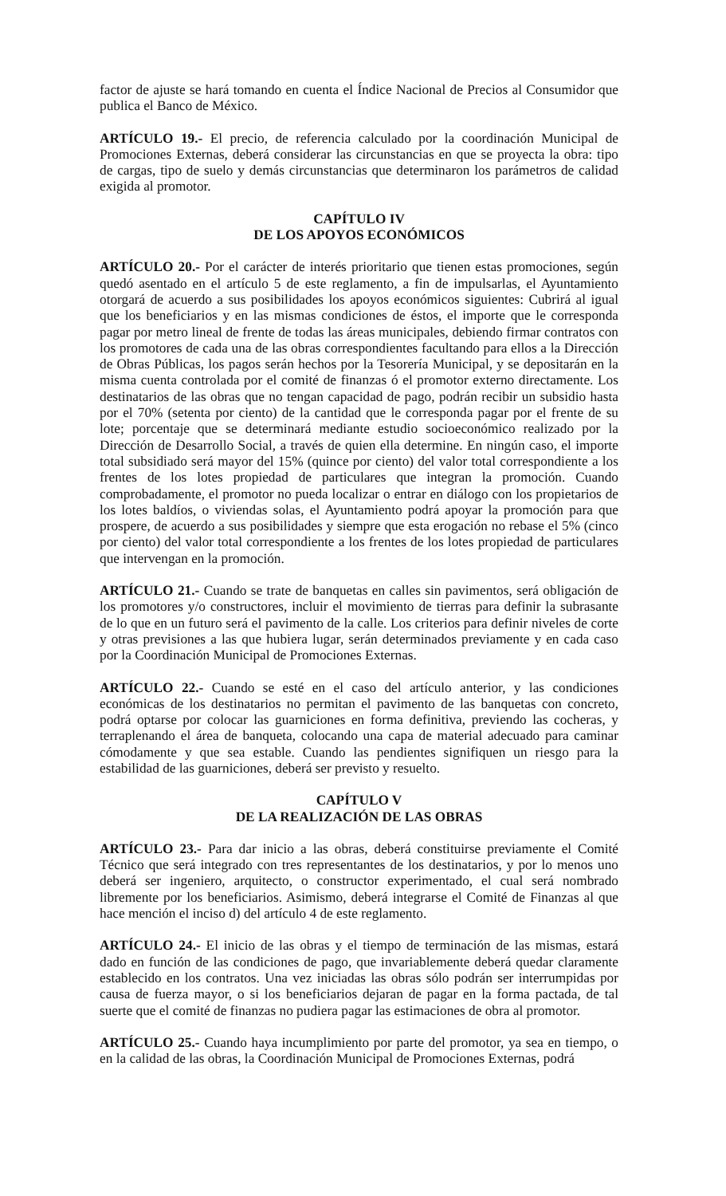factor de ajuste se hará tomando en cuenta el Índice Nacional de Precios al Consumidor que publica el Banco de México.
ARTÍCULO 19.- El precio, de referencia calculado por la coordinación Municipal de Promociones Externas, deberá considerar las circunstancias en que se proyecta la obra: tipo de cargas, tipo de suelo y demás circunstancias que determinaron los parámetros de calidad exigida al promotor.
CAPÍTULO IV
DE LOS APOYOS ECONÓMICOS
ARTÍCULO 20.- Por el carácter de interés prioritario que tienen estas promociones, según quedó asentado en el artículo 5 de este reglamento, a fin de impulsarlas, el Ayuntamiento otorgará de acuerdo a sus posibilidades los apoyos económicos siguientes: Cubrirá al igual que los beneficiarios y en las mismas condiciones de éstos, el importe que le corresponda pagar por metro lineal de frente de todas las áreas municipales, debiendo firmar contratos con los promotores de cada una de las obras correspondientes facultando para ellos a la Dirección de Obras Públicas, los pagos serán hechos por la Tesorería Municipal, y se depositarán en la misma cuenta controlada por el comité de finanzas ó el promotor externo directamente. Los destinatarios de las obras que no tengan capacidad de pago, podrán recibir un subsidio hasta por el 70% (setenta por ciento) de la cantidad que le corresponda pagar por el frente de su lote; porcentaje que se determinará mediante estudio socioeconómico realizado por la Dirección de Desarrollo Social, a través de quien ella determine. En ningún caso, el importe total subsidiado será mayor del 15% (quince por ciento) del valor total correspondiente a los frentes de los lotes propiedad de particulares que integran la promoción. Cuando comprobadamente, el promotor no pueda localizar o entrar en diálogo con los propietarios de los lotes baldíos, o viviendas solas, el Ayuntamiento podrá apoyar la promoción para que prospere, de acuerdo a sus posibilidades y siempre que esta erogación no rebase el 5% (cinco por ciento) del valor total correspondiente a los frentes de los lotes propiedad de particulares que intervengan en la promoción.
ARTÍCULO 21.- Cuando se trate de banquetas en calles sin pavimentos, será obligación de los promotores y/o constructores, incluir el movimiento de tierras para definir la subrasante de lo que en un futuro será el pavimento de la calle. Los criterios para definir niveles de corte y otras previsiones a las que hubiera lugar, serán determinados previamente y en cada caso por la Coordinación Municipal de Promociones Externas.
ARTÍCULO 22.- Cuando se esté en el caso del artículo anterior, y las condiciones económicas de los destinatarios no permitan el pavimento de las banquetas con concreto, podrá optarse por colocar las guarniciones en forma definitiva, previendo las cocheras, y terraplenando el área de banqueta, colocando una capa de material adecuado para caminar cómodamente y que sea estable. Cuando las pendientes signifiquen un riesgo para la estabilidad de las guarniciones, deberá ser previsto y resuelto.
CAPÍTULO V
DE LA REALIZACIÓN DE LAS OBRAS
ARTÍCULO 23.- Para dar inicio a las obras, deberá constituirse previamente el Comité Técnico que será integrado con tres representantes de los destinatarios, y por lo menos uno deberá ser ingeniero, arquitecto, o constructor experimentado, el cual será nombrado libremente por los beneficiarios. Asimismo, deberá integrarse el Comité de Finanzas al que hace mención el inciso d) del artículo 4 de este reglamento.
ARTÍCULO 24.- El inicio de las obras y el tiempo de terminación de las mismas, estará dado en función de las condiciones de pago, que invariablemente deberá quedar claramente establecido en los contratos. Una vez iniciadas las obras sólo podrán ser interrumpidas por causa de fuerza mayor, o si los beneficiarios dejaran de pagar en la forma pactada, de tal suerte que el comité de finanzas no pudiera pagar las estimaciones de obra al promotor.
ARTÍCULO 25.- Cuando haya incumplimiento por parte del promotor, ya sea en tiempo, o en la calidad de las obras, la Coordinación Municipal de Promociones Externas, podrá